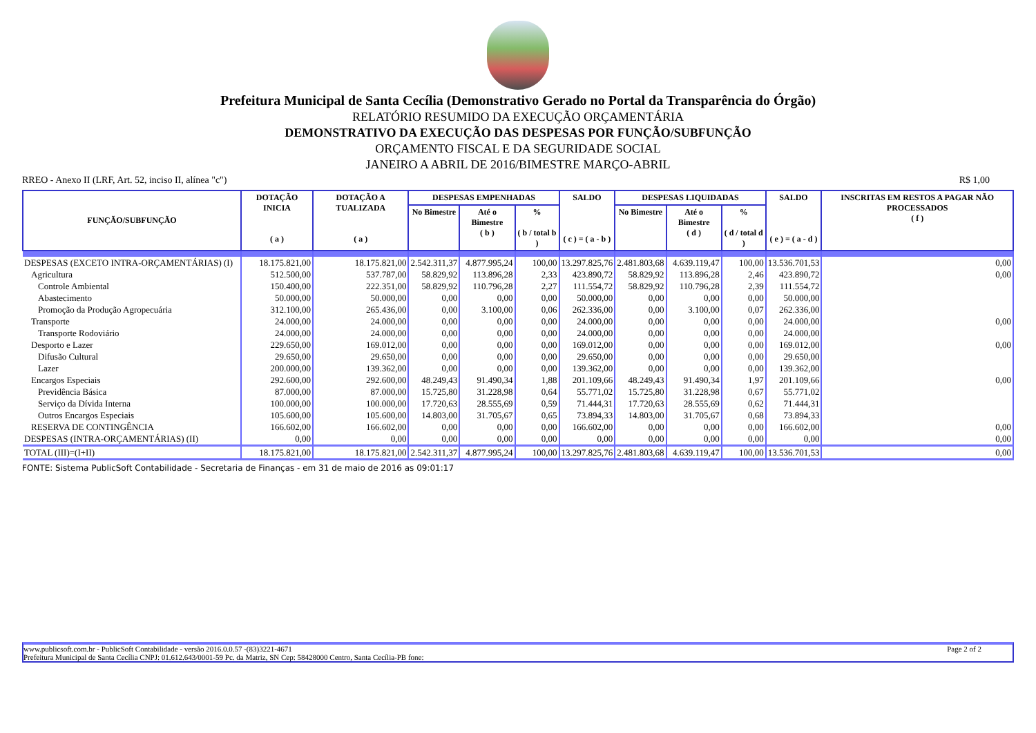Prefeitura Municipal de Santa Cecília (Demonstrativo Gerado no Portal da Transparência do Órgão)
RELATÓRIO RESUMIDO DA EXECUÇÃO ORÇAMENTÁRIA
DEMONSTRATIVO DA EXECUÇÃO DAS DESPESAS POR FUNÇÃO/SUBFUNÇÃO
ORÇAMENTO FISCAL E DA SEGURIDADE SOCIAL
JANEIRO A ABRIL DE 2016/BIMESTRE MARÇO-ABRIL
RREO - Anexo II (LRF, Art. 52, inciso II, alínea "c") R$ 1,00
| FUNÇÃO/SUBFUNÇÃO | DOTAÇÃO INICIA ( a ) | DOTAÇÃO A TUALIZADA ( a ) | DESPESAS EMPENHADAS | | | SALDO ( c ) = ( a - b ) | DESPESAS LIQUIDADAS | | | SALDO ( e ) = ( a - d ) | INSCRITAS EM RESTOS A PAGAR NÃO PROCESSADOS ( f ) |
| --- | --- | --- | --- | --- | --- | --- | --- | --- | --- | --- | --- |
| | | | No Bimestre | Até o Bimestre ( b ) | % ( b / total b ) | | No Bimestre | Até o Bimestre ( d ) | % ( d / total d ) | | |
| DESPESAS (EXCETO INTRA-ORÇAMENTÁRIAS) (I) | 18.175.821,00 | 18.175.821,00 | 2.542.311,37 | 4.877.995,24 | 100,00 | 13.297.825,76 | 2.481.803,68 | 4.639.119,47 | 100,00 | 13.536.701,53 | 0,00 |
| Agricultura | 512.500,00 | 537.787,00 | 58.829,92 | 113.896,28 | 2,33 | 423.890,72 | 58.829,92 | 113.896,28 | 2,46 | 423.890,72 | 0,00 |
| Controle Ambiental | 150.400,00 | 222.351,00 | 58.829,92 | 110.796,28 | 2,27 | 111.554,72 | 58.829,92 | 110.796,28 | 2,39 | 111.554,72 | |
| Abastecimento | 50.000,00 | 50.000,00 | 0,00 | 0,00 | 0,00 | 50.000,00 | 0,00 | 0,00 | 0,00 | 50.000,00 | |
| Promoção da Produção Agropecuária | 312.100,00 | 265.436,00 | 0,00 | 3.100,00 | 0,06 | 262.336,00 | 0,00 | 3.100,00 | 0,07 | 262.336,00 | |
| Transporte | 24.000,00 | 24.000,00 | 0,00 | 0,00 | 0,00 | 24.000,00 | 0,00 | 0,00 | 0,00 | 24.000,00 | 0,00 |
| Transporte Rodoviário | 24.000,00 | 24.000,00 | 0,00 | 0,00 | 0,00 | 24.000,00 | 0,00 | 0,00 | 0,00 | 24.000,00 | |
| Desporto e Lazer | 229.650,00 | 169.012,00 | 0,00 | 0,00 | 0,00 | 169.012,00 | 0,00 | 0,00 | 0,00 | 169.012,00 | 0,00 |
| Difusão Cultural | 29.650,00 | 29.650,00 | 0,00 | 0,00 | 0,00 | 29.650,00 | 0,00 | 0,00 | 0,00 | 29.650,00 | |
| Lazer | 200.000,00 | 139.362,00 | 0,00 | 0,00 | 0,00 | 139.362,00 | 0,00 | 0,00 | 0,00 | 139.362,00 | |
| Encargos Especiais | 292.600,00 | 292.600,00 | 48.249,43 | 91.490,34 | 1,88 | 201.109,66 | 48.249,43 | 91.490,34 | 1,97 | 201.109,66 | 0,00 |
| Previdência Básica | 87.000,00 | 87.000,00 | 15.725,80 | 31.228,98 | 0,64 | 55.771,02 | 15.725,80 | 31.228,98 | 0,67 | 55.771,02 | |
| Serviço da Dívida Interna | 100.000,00 | 100.000,00 | 17.720,63 | 28.555,69 | 0,59 | 71.444,31 | 17.720,63 | 28.555,69 | 0,62 | 71.444,31 | |
| Outros Encargos Especiais | 105.600,00 | 105.600,00 | 14.803,00 | 31.705,67 | 0,65 | 73.894,33 | 14.803,00 | 31.705,67 | 0,68 | 73.894,33 | |
| RESERVA DE CONTINGÊNCIA | 166.602,00 | 166.602,00 | 0,00 | 0,00 | 0,00 | 166.602,00 | 0,00 | 0,00 | 0,00 | 166.602,00 | 0,00 |
| DESPESAS (INTRA-ORÇAMENTÁRIAS) (II) | 0,00 | 0,00 | 0,00 | 0,00 | 0,00 | 0,00 | 0,00 | 0,00 | 0,00 | 0,00 | 0,00 |
| TOTAL (III)=(I+II) | 18.175.821,00 | 18.175.821,00 | 2.542.311,37 | 4.877.995,24 | 100,00 | 13.297.825,76 | 2.481.803,68 | 4.639.119,47 | 100,00 | 13.536.701,53 | 0,00 |
FONTE: Sistema PublicSoft Contabilidade - Secretaria de Finanças - em 31 de maio de 2016 as 09:01:17
www.publicsoft.com.br - PublicSoft Contabilidade - versão 2016.0.0.57 -(83)3221-4671 Page 2 of 2
Prefeitura Municipal de Santa Cecília CNPJ: 01.612.643/0001-59 Pc. da Matriz, SN Cep: 58428000 Centro, Santa Cecília-PB fone: